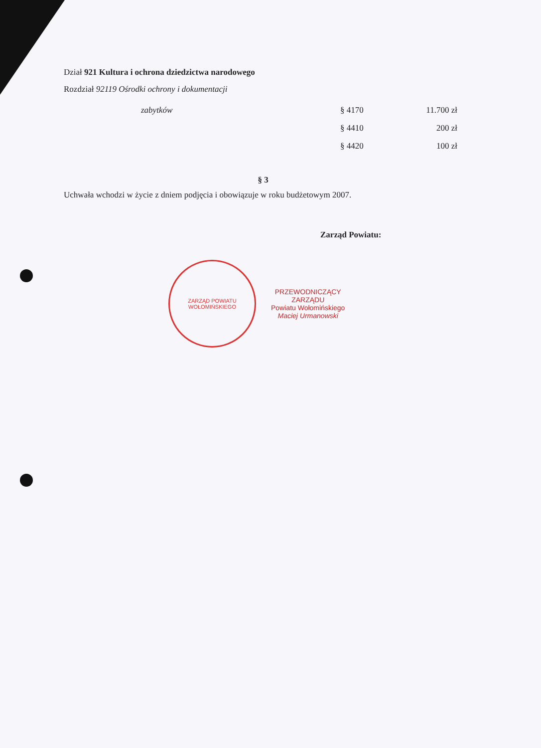Dział 921 Kultura i ochrona dziedzictwa narodowego
Rozdział 92119 Ośrodki ochrony i dokumentacji
| zabytków | § 4170 | 11.700 zł |
| | § 4410 | 200 zł |
| | § 4420 | 100 zł |
§ 3
Uchwała wchodzi w życie z dniem podjęcia i obowiązuje w roku budżetowym 2007.
Zarząd Powiatu:
ZARZĄD POWIATU WOŁOMIŃSKIEGO
PRZEWODNICZĄCY
ZARZĄDU
Powiatu Wołomińskiego
Maciej Urmanowski